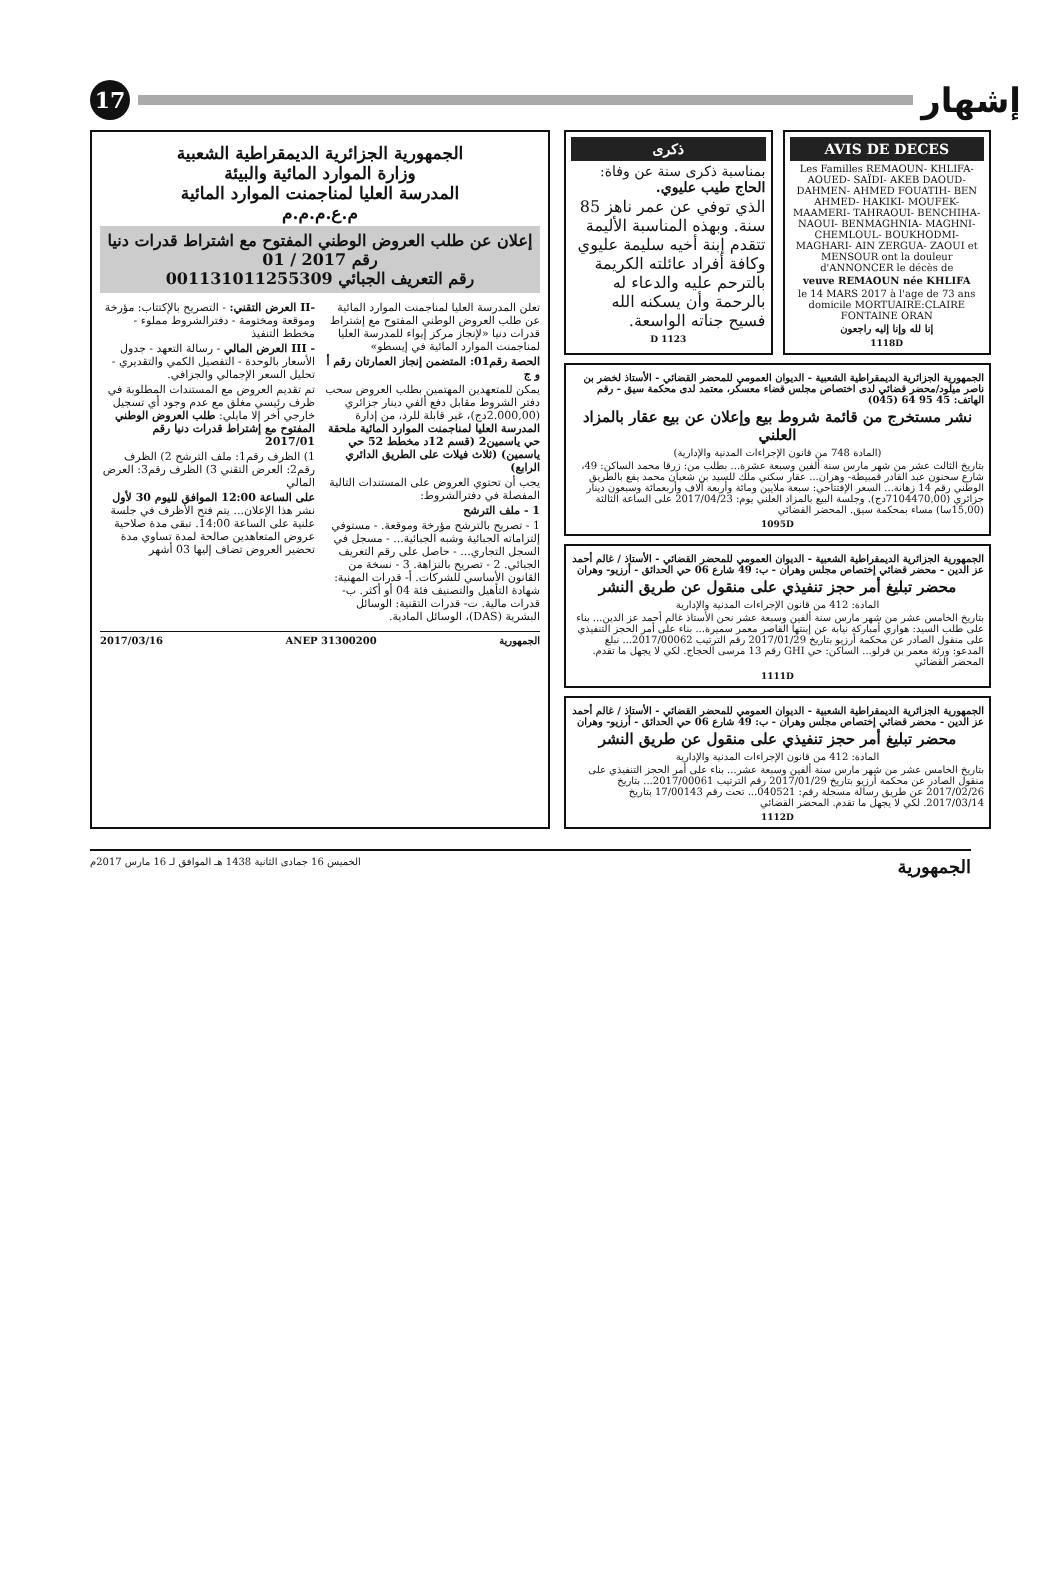إشهار
17
AVIS DE DECES
Les Familles REMAOUN- KHLIFA- AOUED- SAÏDI- AKEB DAOUD- DAHMEN- AHMED FOUATIH- BEN AHMED- HAKIKI- MOUFEK- MAAMERI- TAHRAOUI- BENCHIHA- NAOUI- BENMAGHNIA- MAGHNI- CHEMLOUL- BOUKHODMI- MAGHARI- AIN ZERGUA- ZAOUI et MENSOUR ont la douleur d'ANNONCER le décès de
veuve REMAOUN née KHLIFA
le 14 MARS 2017 à l'age de 73 ans domicile MORTUAIRE:CLAIRE FONTAINE ORAN
إنا لله وإنا إليه راجعون
1118D
ذكرى
بمناسبة ذكرى سنة عن وفاة: الحاج طيب عليوي.
الذي توفي عن عمر ناهز 85 سنة. وبهذه المناسبة الأليمة تتقدم إبنة أخيه سليمة عليوي وكافة أفراد عائلته الكريمة بالترحم عليه والدعاء له بالرحمة وأن يسكنه الله فسيح جناته الواسعة.
1123 D
الجمهورية الجزائرية الديمقراطية الشعبية - الديوان العمومي للمحضر القضائي - الأستاذ لخضر بن ناصر ميلود/محضر قضائي لدى اختصاص مجلس قضاء معسكر، معتمد لدى محكمة سيق - رقم الهاتف: 45 95 64 (045)
نشر مستخرج من قائمة شروط بيع وإعلان عن بيع عقار بالمزاد العلني
(المادة 748 من قانون الإجراءات المدنية والإدارية)
بتاريخ الثالث عشر من شهر مارس سنة ألفين وسبعة عشرة... بطلب من: زرقا محمد الساكن: 49، شارع سحنون عبد القادر قمبيطة- وهران... عقار سكني ملك للسيد بن شعبان محمد يقع بالطريق الوطني رقم 14 زهانة... السعر الإفتتاحي: سبعة ملايين ومائة وأربعة آلاف وأربعمائة وسبعون دينار جزائري (7104470,00دج). وجلسة البيع بالمزاد العلني يوم: 2017/04/23 على الساعة الثالثة (15,00سا) مساء بمحكمة سيق. المحضر القضائي
1095D
الجمهورية الجزائرية الديمقراطية الشعبية - الديوان العمومي للمحضر القضائي - الأستاذ / غالم أحمد عز الدين - محضر قضائي إختصاص مجلس وهران - ب: 49 شارع 06 حي الحدائق - أرزيو- وهران
محضر تبليغ أمر حجز تنفيذي على منقول عن طريق النشر
المادة: 412 من قانون الإجراءات المدنية والإدارية
بتاريخ الخامس عشر من شهر مارس سنة ألفين وسبعة عشر نحن الأستاذ غالم أحمد عز الدين... بناء على طلب السيد: هواري أمباركة نيابة عن إبنتها القاصر معمر سميرة... بناء على أمر الحجز التنفيذي على منقول الصادر عن محكمة أرزيو بتاريخ 2017/01/29 رقم الترتيب 2017/00062... نبلغ المدعو: ورثة معمر بن فرلو... الساكن: حي GHI رقم 13 مرسى الحجاج. لكي لا يجهل ما تقدم. المحضر القضائي
1111D
الجمهورية الجزائرية الديمقراطية الشعبية - الديوان العمومي للمحضر القضائي - الأستاذ / غالم أحمد عز الدين - محضر قضائي إختصاص مجلس وهران - ب: 49 شارع 06 حي الحدائق - أرزيو- وهران
محضر تبليغ أمر حجز تنفيذي على منقول عن طريق النشر
المادة: 412 من قانون الإجراءات المدنية والإدارية
بتاريخ الخامس عشر من شهر مارس سنة ألفين وسبعة عشر... بناء على أمر الحجز التنفيذي على منقول الصادر عن محكمة أرزيو بتاريخ 2017/01/29 رقم الترتيب 2017/00061... بتاريخ 2017/02/26 عن طريق رسالة مسجلة رقم: 040521... تحت رقم 17/00143 بتاريخ 2017/03/14. لكي لا يجهل ما تقدم. المحضر القضائي
1112D
الجمهورية الجزائرية الديمقراطية الشعبية
وزارة الموارد المائية والبيئة
المدرسة العليا لمناجمنت الموارد المائية
م.ع.م.م.م
إعلان عن طلب العروض الوطني المفتوح مع اشتراط قدرات دنيا
رقم 2017 / 01
رقم التعريف الجبائي 001131011255309
تعلن المدرسة العليا لمناجمنت الموارد المائية عن طلب العروض الوطني المفتوح مع إشتراط قدرات دنيا «لإنجاز مركز إيواء للمدرسة العليا لمناجمنت الموارد المائية في إيسطو»
الحصة رقم01: المتضمن إنجاز العمارتان رقم أ و ج
يمكن للمتعهدين المهتمين بطلب العروض سحب دفتر الشروط مقابل دفع ألفي دينار جزائري (2.000,00دج)، غير قابلة للرد، من إدارة المدرسة العليا لمناجمنت الموارد المائية ملحقة حي ياسمين2 (قسم 12د مخطط 52 حي ياسمين) (ثلاث فيلات على الطريق الدائري الرابع)
يجب أن تحتوي العروض على المستندات التالية المفصلة في دفترالشروط:
1 - ملف الترشح
1 - تصريح بالترشح مؤرخة وموقعة. - مستوفي إلتزاماته الجبائية وشبه الجبائية... - مسجل في السجل التجاري... - حاصل على رقم التعريف الجبائي. 2 - تصريح بالنزاهة. 3 - نسخة من القانون الأساسي للشركات. أ- قدرات المهنية: شهادة التأهيل والتصنيف فئة 04 أو أكثر. ب- قدرات مالية. ت- قدرات التقنية: الوسائل البشرية (DAS)، الوسائل المادية.
-II العرض التقني: - التصريح بالإكتتاب: مؤرخة وموقعة ومختومة - دفترالشروط مملوء - مخطط التنفيذ
- III العرض المالي - رسالة التعهد - جدول الأسعار بالوحدة - التفصيل الكمي والتقديري - تحليل السعر الإجمالي والجزافي.
تم تقديم العروض مع المستندات المطلوبة في ظرف رئيسي مغلق مع عدم وجود أي تسجيل خارجي أخر إلا مايلي: طلب العروض الوطني المفتوح مع إشتراط قدرات دنيا رقم 2017/01
1) الظرف رقم1: ملف الترشح 2) الظرف رقم2: العرض التقني 3) الظرف رقم3: العرض المالي
على الساعة 12:00 الموافق لليوم 30 لأول نشر هذا الإعلان... يتم فتح الأظرف في جلسة علنية على الساعة 14:00. تبقى مدة صلاحية عروض المتعاهدين صالحة لمدة تساوي مدة تحضير العروض تضاف إليها 03 أشهر
الجمهورية ANEP 31300200 2017/03/16
الجمهورية الخميس 16 جمادى الثانية 1438 هـ الموافق لـ 16 مارس 2017م